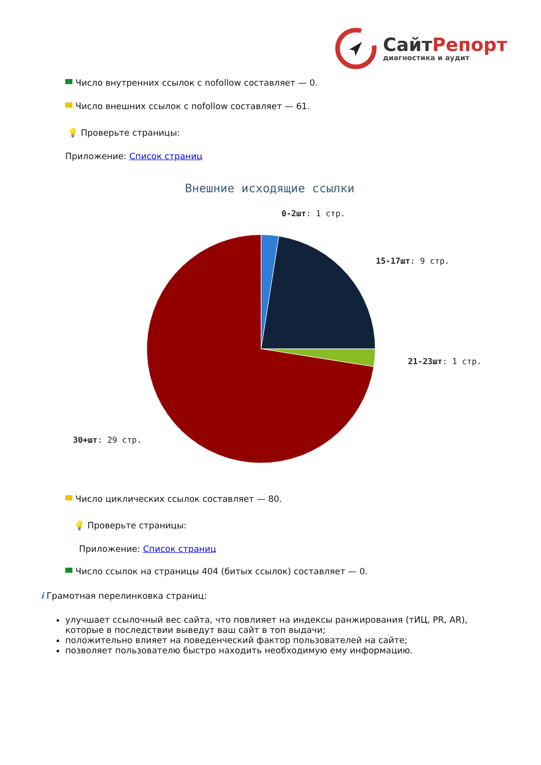СайтРепорт
диагностика и аудит
Число внутренних ссылок с nofollow составляет — 0.
Число внешних ссылок с nofollow составляет — 61.
💡 Проверьте страницы:
Приложение: Список страниц
Внешние исходящие ссылки
0-2шт: 1 стр.
15-17шт: 9 стр.
21-23шт: 1 стр.
30+шт: 29 стр.
Число циклических ссылок составляет — 80.
💡 Проверьте страницы:
Приложение: Список страниц
Число ссылок на страницы 404 (битых ссылок) составляет — 0.
i Грамотная перелинковка страниц:
улучшает ссылочный вес сайта, что повлияет на индексы ранжирования (тИЦ, PR, AR), которые в последствии выведут ваш сайт в топ выдачи;
положительно влияет на поведенческий фактор пользователей на сайте;
позволяет пользователю быстро находить необходимую ему информацию.